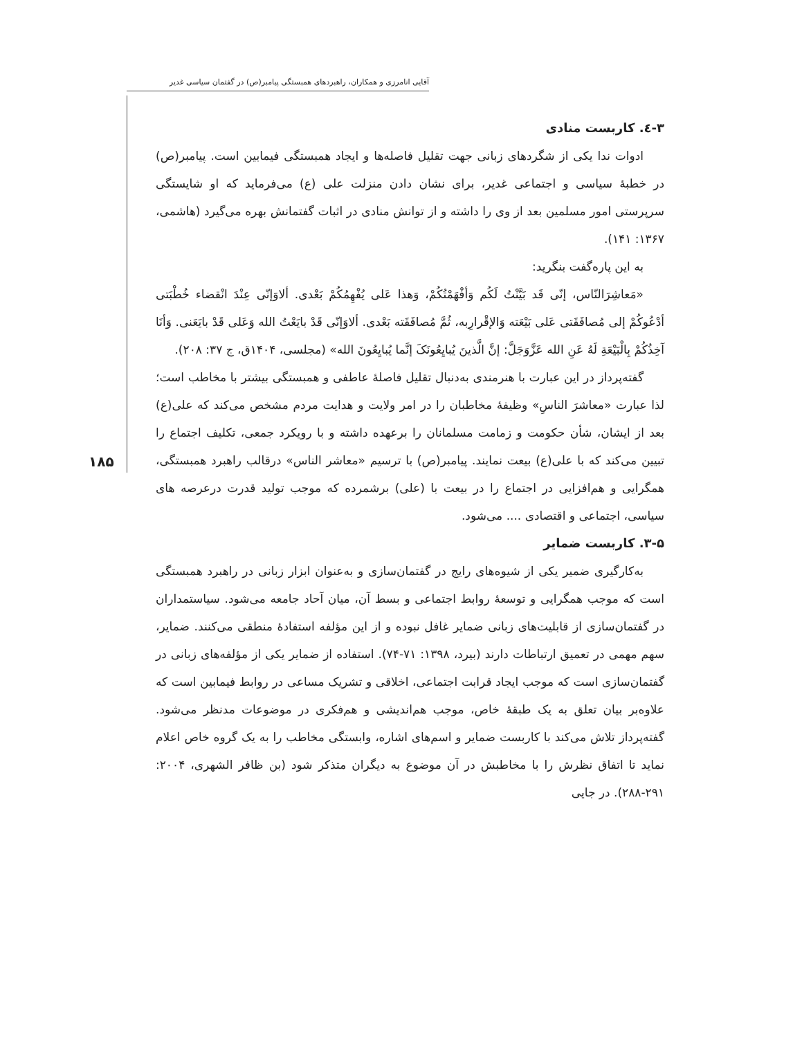آقایی انامرزی و همکاران، راهبردهای همبستگی پیامبر(ص) در گفتمان سیاسی غدیر
۱۸۵
۳-٤. کاربست منادی
ادوات ندا یکی از شگردهای زبانی جهت تقلیل فاصله‌ها و ایجاد همبستگی فیمابین است. پیامبر(ص) در خطبهٔ سیاسی و اجتماعی غدیر، برای نشان دادن منزلت علی (ع) می‌فرماید که او شایستگی سرپرستی امور مسلمین بعد از وی را داشته و از توانش منادی در اثبات گفتمانش بهره می‌گیرد (هاشمی، ۱۳۶۷: ۱۴۱).
به این پاره‌گفت بنگرید:
«مَعاشِرَالنّاس، إنّی قَد بَیَّنْتُ لَکُم وَأفْهَمْتُکُمْ، وَهذا عَلی یُفْهِمُکُمْ بَعْدی. ألاوَإنّی عِنْدَ انْقضاء خُطْبَتی أدْعُوکُمْ إلی مُصافَقَتی عَلی بَیْعَته وَالإقْرارِبه، ثُمَّ مُصافَقَته بَعْدی. ألاوَإنّی قَدْ بایَعْتُ الله وَعَلی قَدْ بایَعَنی. وَأنَا آخِذُکُمْ بِالْبَیْعَةِ لَهُ عَنِ الله عَزَّوَجَلَّ: إنَّ الَّذینَ یُبایِعُونَکَ إنَّما یُبایِعُونَ الله» (مجلسی، ۱۴۰۴ق، ج ۳۷: ۲۰۸).
گفته‌پرداز در این عبارت با هنرمندی به‌دنبال تقلیل فاصلهٔ عاطفی و همبستگی بیشتر با مخاطب است؛ لذا عبارت «معاشرَ الناسِ» وظیفهٔ مخاطبان را در امر ولایت و هدایت مردم مشخص می‌کند که علی(ع) بعد از ایشان، شأن حکومت و زمامت مسلمانان را برعهده داشته و با رویکرد جمعی، تکلیف اجتماع را تبیین می‌کند که با علی(ع) بیعت نمایند. پیامبر(ص) با ترسیم «معاشر الناس» درقالب راهبرد همبستگی، همگرایی و هم‌افزایی در اجتماع را در بیعت با (علی) برشمرده که موجب تولید قدرت درعرصه های سیاسی، اجتماعی و اقتصادی .... می‌شود.
۳-۵. کاربست ضمایر
به‌کارگیری ضمیر یکی از شیوه‌های رایج در گفتمان‌سازی و به‌عنوان ابزار زبانی در راهبرد همبستگی است که موجب همگرایی و توسعهٔ روابط اجتماعی و بسط آن، میان آحاد جامعه می‌شود. سیاستمداران در گفتمان‌سازی از قابلیت‌های زبانی ضمایر غافل نبوده و از این مؤلفه استفادهٔ منطقی می‌کنند. ضمایر، سهم مهمی در تعمیق ارتباطات دارند (بیرد، ۱۳۹۸: ۷۱-۷۴). استفاده از ضمایر یکی از مؤلفه‌های زبانی در گفتمان‌سازی است که موجب ایجاد قرابت اجتماعی، اخلاقی و تشریک مساعی در روابط فیمابین است که علاوه‌بر بیان تعلق به یک طبقهٔ خاص، موجب هم‌اندیشی و هم‌فکری در موضوعات مدنظر می‌شود. گفته‌پرداز تلاش می‌کند با کاربست ضمایر و اسم‌های اشاره، وابستگی مخاطب را به یک گروه خاص اعلام نماید تا اتفاق نظرش را با مخاطبش در آن موضوع به دیگران متذکر شود (بن ظافر الشهری، ۲۰۰۴: ۲۹۱-۲۸۸). در جایی